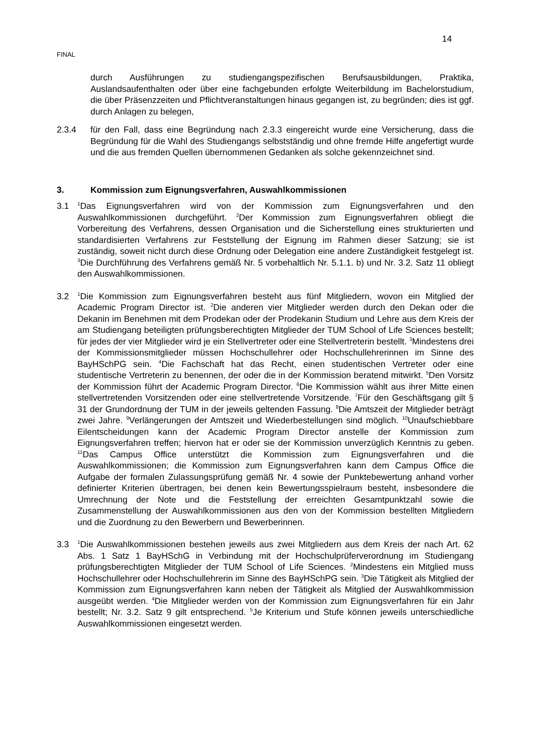14
FINAL
durch Ausführungen zu studiengangspezifischen Berufsausbildungen, Praktika, Auslandsaufenthalten oder über eine fachgebunden erfolgte Weiterbildung im Bachelorstudium, die über Präsenzzeiten und Pflichtveranstaltungen hinaus gegangen ist, zu begründen; dies ist ggf. durch Anlagen zu belegen,
2.3.4 für den Fall, dass eine Begründung nach 2.3.3 eingereicht wurde eine Versicherung, dass die Begründung für die Wahl des Studiengangs selbstständig und ohne fremde Hilfe angefertigt wurde und die aus fremden Quellen übernommenen Gedanken als solche gekennzeichnet sind.
3. Kommission zum Eignungsverfahren, Auswahlkommissionen
3.1
<sup>1</sup> Das Eignungsverfahren wird von der Kommission zum Eignungsverfahren und den Auswahlkommissionen durchgeführt. <sup>2</sup>Der Kommission zum Eignungsverfahren obliegt die Vorbereitung des Verfahrens, dessen Organisation und die Sicherstellung eines strukturierten und standardisierten Verfahrens zur Feststellung der Eignung im Rahmen dieser Satzung; sie ist zuständig, soweit nicht durch diese Ordnung oder Delegation eine andere Zuständigkeit festgelegt ist. <sup>3</sup>Die Durchführung des Verfahrens gemäß Nr. 5 vorbehaltlich Nr. 5.1.1. b) und Nr. 3.2. Satz 11 obliegt den Auswahlkommissionen.
3.2
<sup>1</sup> Die Kommission zum Eignungsverfahren besteht aus fünf Mitgliedern, wovon ein Mitglied der Academic Program Director ist. <sup>2</sup>Die anderen vier Mitglieder werden durch den Dekan oder die Dekanin im Benehmen mit dem Prodekan oder der Prodekanin Studium und Lehre aus dem Kreis der am Studiengang beteiligten prüfungsberechtigten Mitglieder der TUM School of Life Sciences bestellt; für jedes der vier Mitglieder wird je ein Stellvertreter oder eine Stellvertreterin bestellt. <sup>3</sup>Mindestens drei der Kommissionsmitglieder müssen Hochschullehrer oder Hochschullehrerinnen im Sinne des BayHSchPG sein. <sup>4</sup>Die Fachschaft hat das Recht, einen studentischen Vertreter oder eine studentische Vertreterin zu benennen, der oder die in der Kommission beratend mitwirkt. <sup>5</sup>Den Vorsitz der Kommission führt der Academic Program Director. <sup>6</sup>Die Kommission wählt aus ihrer Mitte einen stellvertretenden Vorsitzenden oder eine stellvertretende Vorsitzende. <sup>7</sup>Für den Geschäftsgang gilt § 31 der Grundordnung der TUM in der jeweils geltenden Fassung. <sup>8</sup>Die Amtszeit der Mitglieder beträgt zwei Jahre. <sup>9</sup>Verlängerungen der Amtszeit und Wiederbestellungen sind möglich. <sup>10</sup>Unaufschiebbare Eilentscheidungen kann der Academic Program Director anstelle der Kommission zum Eignungsverfahren treffen; hiervon hat er oder sie der Kommission unverzüglich Kenntnis zu geben. <sup>11</sup>Das Campus Office unterstützt die Kommission zum Eignungsverfahren und die Auswahlkommissionen; die Kommission zum Eignungsverfahren kann dem Campus Office die Aufgabe der formalen Zulassungsprüfung gemäß Nr. 4 sowie der Punktebewertung anhand vorher definierter Kriterien übertragen, bei denen kein Bewertungsspielraum besteht, insbesondere die Umrechnung der Note und die Feststellung der erreichten Gesamtpunktzahl sowie die Zusammenstellung der Auswahlkommissionen aus den von der Kommission bestellten Mitgliedern und die Zuordnung zu den Bewerbern und Bewerberinnen.
3.3
<sup>1</sup> Die Auswahlkommissionen bestehen jeweils aus zwei Mitgliedern aus dem Kreis der nach Art. 62 Abs. 1 Satz 1 BayHSchG in Verbindung mit der Hochschulprüferverordnung im Studiengang prüfungsberechtigten Mitglieder der TUM School of Life Sciences. <sup>2</sup>Mindestens ein Mitglied muss Hochschullehrer oder Hochschullehrerin im Sinne des BayHSchPG sein. <sup>3</sup>Die Tätigkeit als Mitglied der Kommission zum Eignungsverfahren kann neben der Tätigkeit als Mitglied der Auswahlkommission ausgeübt werden. <sup>4</sup>Die Mitglieder werden von der Kommission zum Eignungsverfahren für ein Jahr bestellt; Nr. 3.2. Satz 9 gilt entsprechend. <sup>5</sup>Je Kriterium und Stufe können jeweils unterschiedliche Auswahlkommissionen eingesetzt werden.